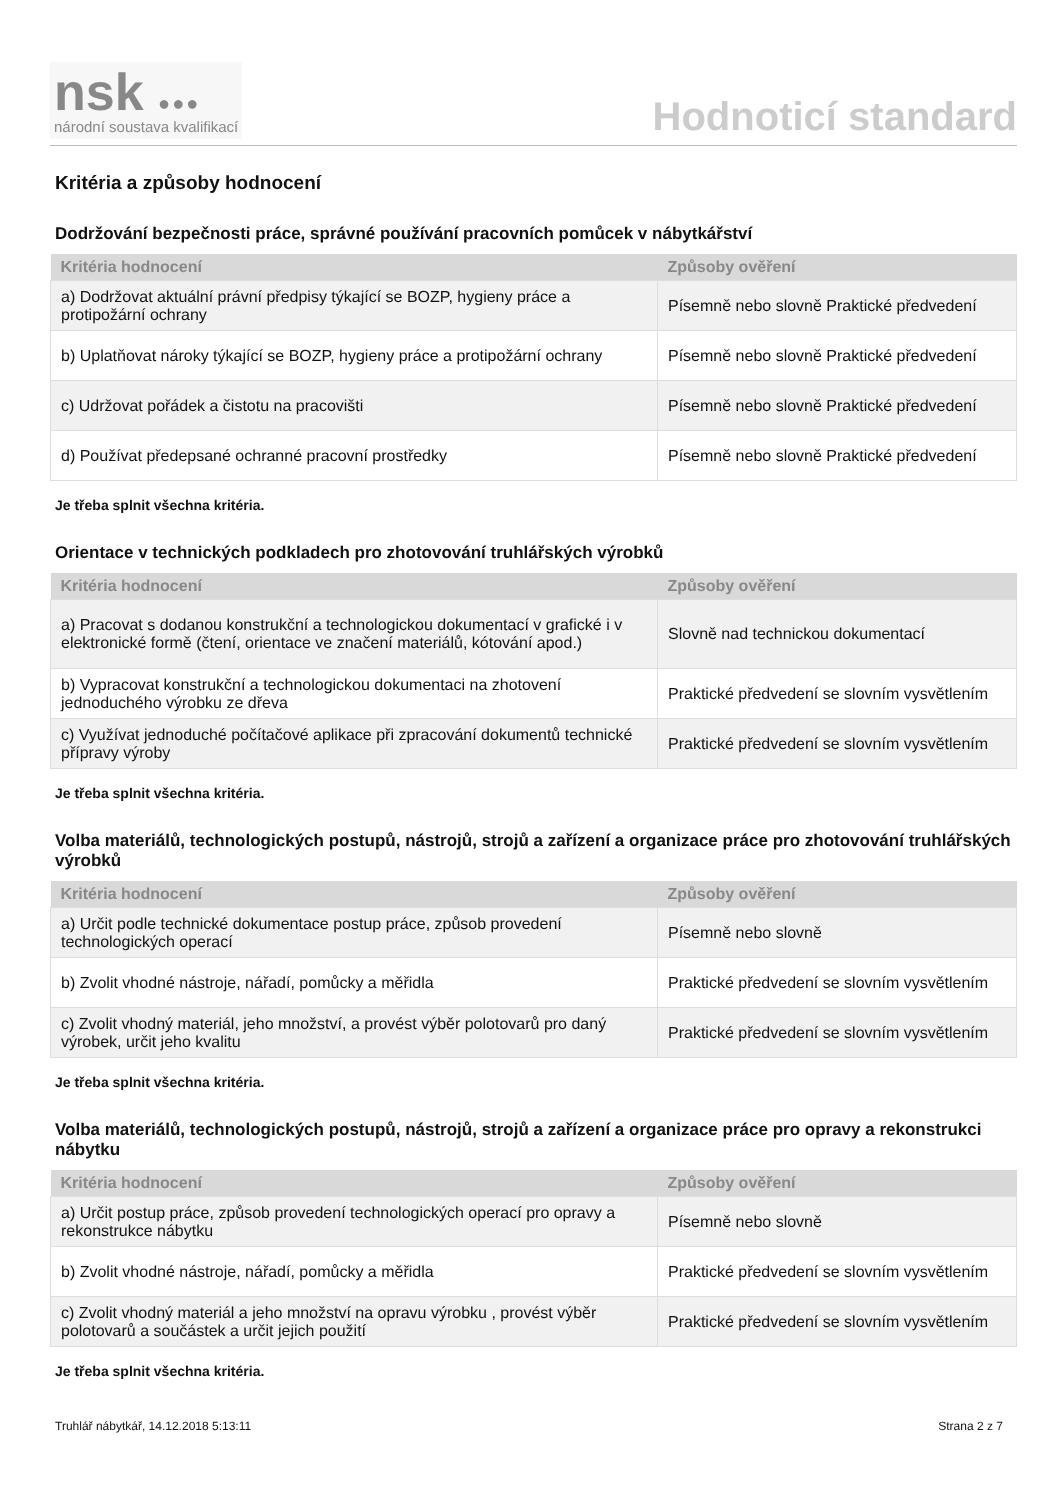nsk ●●●
národní soustava kvalifikací
Hodnoticí standard
Kritéria a způsoby hodnocení
Dodržování bezpečnosti práce, správné používání pracovních pomůcek v nábytkářství
| Kritéria hodnocení | Způsoby ověření |
| --- | --- |
| a) Dodržovat aktuální právní předpisy týkající se BOZP, hygieny práce a protipožární ochrany | Písemně nebo slovně Praktické předvedení |
| b) Uplatňovat nároky týkající se BOZP, hygieny práce a protipožární ochrany | Písemně nebo slovně Praktické předvedení |
| c) Udržovat pořádek a čistotu na pracovišti | Písemně nebo slovně Praktické předvedení |
| d) Používat předepsané ochranné pracovní prostředky | Písemně nebo slovně Praktické předvedení |
Je třeba splnit všechna kritéria.
Orientace v technických podkladech pro zhotovování truhlářských výrobků
| Kritéria hodnocení | Způsoby ověření |
| --- | --- |
| a) Pracovat s dodanou konstrukční a technologickou dokumentací v grafické i v elektronické formě (čtení, orientace ve značení materiálů, kótování apod.) | Slovně nad technickou dokumentací |
| b) Vypracovat konstrukční a technologickou dokumentaci na zhotovení jednoduchého výrobku ze dřeva | Praktické předvedení se slovním vysvětlením |
| c) Využívat jednoduché počítačové aplikace při zpracování dokumentů technické přípravy výroby | Praktické předvedení se slovním vysvětlením |
Je třeba splnit všechna kritéria.
Volba materiálů, technologických postupů, nástrojů, strojů a zařízení a organizace práce pro zhotovování truhlářských výrobků
| Kritéria hodnocení | Způsoby ověření |
| --- | --- |
| a) Určit podle technické dokumentace postup práce, způsob provedení technologických operací | Písemně nebo slovně |
| b) Zvolit vhodné nástroje, nářadí, pomůcky a měřidla | Praktické předvedení se slovním vysvětlením |
| c) Zvolit vhodný materiál, jeho množství, a provést výběr polotovarů pro daný výrobek, určit jeho kvalitu | Praktické předvedení se slovním vysvětlením |
Je třeba splnit všechna kritéria.
Volba materiálů, technologických postupů, nástrojů, strojů a zařízení a organizace práce pro opravy a rekonstrukci nábytku
| Kritéria hodnocení | Způsoby ověření |
| --- | --- |
| a) Určit postup práce, způsob provedení technologických operací pro opravy a rekonstrukce nábytku | Písemně nebo slovně |
| b) Zvolit vhodné nástroje, nářadí, pomůcky a měřidla | Praktické předvedení se slovním vysvětlením |
| c) Zvolit vhodný materiál a jeho množství na opravu výrobku , provést výběr polotovarů a součástek a určit jejich použití | Praktické předvedení se slovním vysvětlením |
Je třeba splnit všechna kritéria.
Truhlář nábytkář, 14.12.2018 5:13:11 Strana 2 z 7